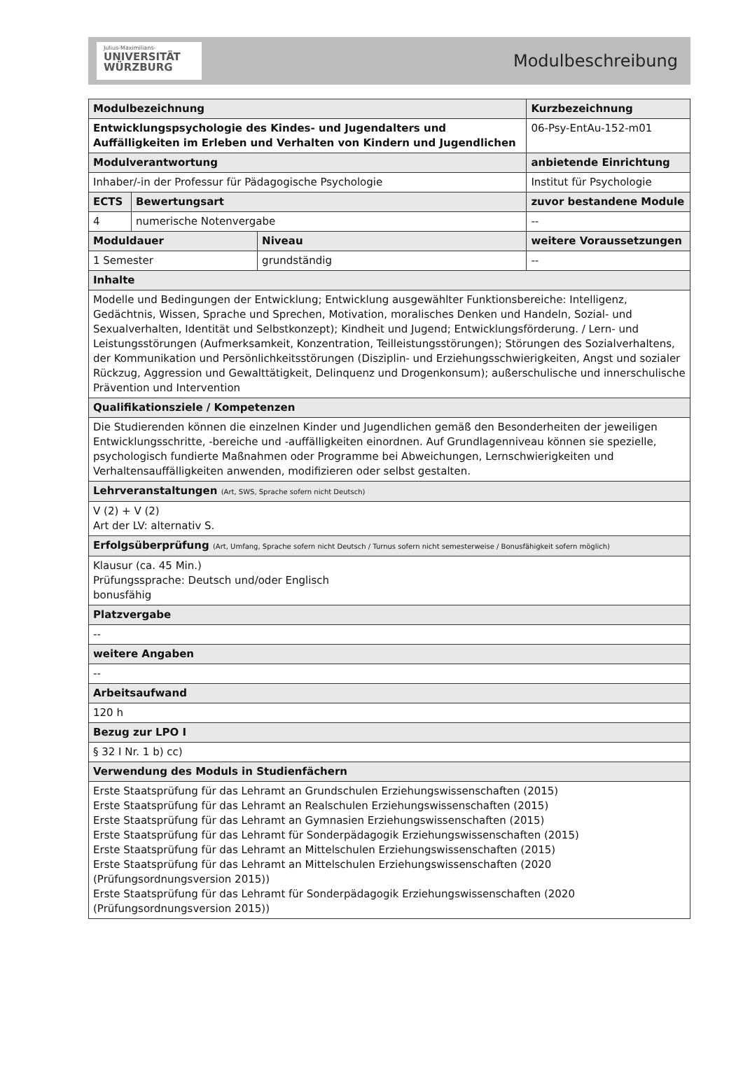Julius-Maximilians-
UNIVERSITÄT
WÜRZBURG
Modulbeschreibung
| Modulbezeichnung | | | | | Kurzbezeichnung |
| Entwicklungspsychologie des Kindes- und Jugendalters und Auffälligkeiten im Erleben und Verhalten von Kindern und Jugendlichen | | | | | 06-Psy-EntAu-152-m01 |
| Modulverantwortung | | | | anbietende Einrichtung | |
| Inhaber/-in der Professur für Pädagogische Psychologie | | | | Institut für Psychologie | |
| ECTS | Bewertungsart | | zuvor bestandene Module | | |
| 4 | numerische Notenvergabe | | -- | | |
| Moduldauer | | Niveau | weitere Voraussetzungen | | |
| 1 Semester | | grundständig | -- | | |
| Inhalte | | | | | |
| Modelle und Bedingungen der Entwicklung; Entwicklung ausgewählter Funktionsbereiche: Intelligenz, Gedächtnis, Wissen, Sprache und Sprechen, Motivation, moralisches Denken und Handeln, Sozial- und Sexualverhalten, Identität und Selbstkonzept); Kindheit und Jugend; Entwicklungsförderung. / Lern- und Leistungsstörungen (Aufmerksamkeit, Konzentration, Teilleistungsstörungen); Störungen des Sozialverhaltens, der Kommunikation und Persönlichkeitsstörungen (Disziplin- und Erziehungsschwierigkeiten, Angst und sozialer Rückzug, Aggression und Gewalttätigkeit, Delinquenz und Drogenkonsum); außerschulische und innerschulische Prävention und Intervention | | | | | |
| Qualifikationsziele / Kompetenzen | | | | | |
| Die Studierenden können die einzelnen Kinder und Jugendlichen gemäß den Besonderheiten der jeweiligen Entwicklungsschritte, -bereiche und -auffälligkeiten einordnen. Auf Grundlagenniveau können sie spezielle, psychologisch fundierte Maßnahmen oder Programme bei Abweichungen, Lernschwierigkeiten und Verhaltensauffälligkeiten anwenden, modifizieren oder selbst gestalten. | | | | | |
| Lehrveranstaltungen (Art, SWS, Sprache sofern nicht Deutsch) | | | | | |
| V (2) + V (2) Art der LV: alternativ S. | | | | | |
| Erfolgsüberprüfung (Art, Umfang, Sprache sofern nicht Deutsch / Turnus sofern nicht semesterweise / Bonusfähigkeit sofern möglich) | | | | | |
| Klausur (ca. 45 Min.) Prüfungssprache: Deutsch und/oder Englisch bonusfähig | | | | | |
| Platzvergabe | | | | | |
| -- | | | | | |
| weitere Angaben | | | | | |
| -- | | | | | |
| Arbeitsaufwand | | | | | |
| 120 h | | | | | |
| Bezug zur LPO I | | | | | |
| § 32 I Nr. 1 b) cc) | | | | | |
| Verwendung des Moduls in Studienfächern | | | | | |
| Erste Staatsprüfung für das Lehramt an Grundschulen Erziehungswissenschaften (2015) Erste Staatsprüfung für das Lehramt an Realschulen Erziehungswissenschaften (2015) Erste Staatsprüfung für das Lehramt an Gymnasien Erziehungswissenschaften (2015) Erste Staatsprüfung für das Lehramt für Sonderpädagogik Erziehungswissenschaften (2015) Erste Staatsprüfung für das Lehramt an Mittelschulen Erziehungswissenschaften (2015) Erste Staatsprüfung für das Lehramt an Mittelschulen Erziehungswissenschaften (2020 (Prüfungsordnungsversion 2015)) Erste Staatsprüfung für das Lehramt für Sonderpädagogik Erziehungswissenschaften (2020 (Prüfungsordnungsversion 2015)) | | | | | |